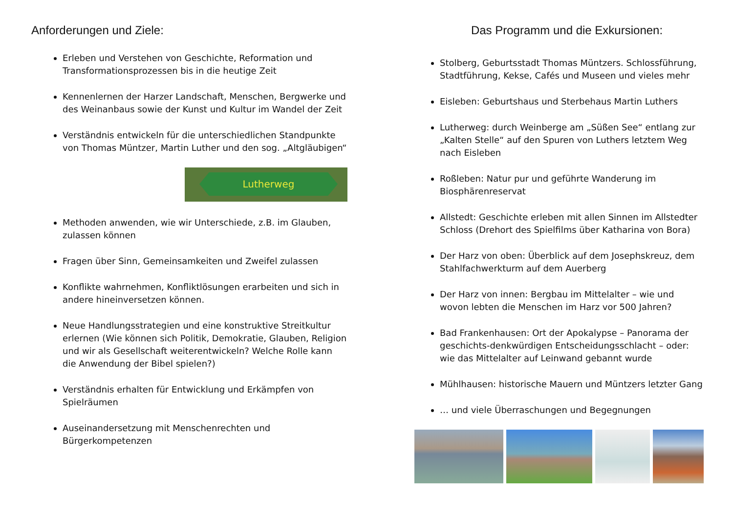Anforderungen und Ziele:
Erleben und Verstehen von Geschichte, Reformation und Transformationsprozessen bis in die heutige Zeit
Kennenlernen der Harzer Landschaft, Menschen, Bergwerke und des Weinanbaus sowie der Kunst und Kultur im Wandel der Zeit
Verständnis entwickeln für die unterschiedlichen Standpunkte von Thomas Müntzer, Martin Luther und den sog. „Altgläubigen“
Lutherweg
Methoden anwenden, wie wir Unterschiede, z.B. im Glauben, zulassen können
Fragen über Sinn, Gemeinsamkeiten und Zweifel zulassen
Konflikte wahrnehmen, Konfliktlösungen erarbeiten und sich in andere hineinversetzen können.
Neue Handlungsstrategien und eine konstruktive Streitkultur erlernen (Wie können sich Politik, Demokratie, Glauben, Religion und wir als Gesellschaft weiterentwickeln? Welche Rolle kann die Anwendung der Bibel spielen?)
Verständnis erhalten für Entwicklung und Erkämpfen von Spielräumen
Auseinandersetzung mit Menschenrechten und Bürgerkompetenzen
Das Programm und die Exkursionen:
Stolberg, Geburtsstadt Thomas Müntzers. Schlossführung, Stadtführung, Kekse, Cafés und Museen und vieles mehr
Eisleben: Geburtshaus und Sterbehaus Martin Luthers
Lutherweg: durch Weinberge am „Süßen See“ entlang zur „Kalten Stelle“ auf den Spuren von Luthers letztem Weg nach Eisleben
Roßleben: Natur pur und geführte Wanderung im Biosphärenreservat
Allstedt: Geschichte erleben mit allen Sinnen im Allstedter Schloss (Drehort des Spielfilms über Katharina von Bora)
Der Harz von oben: Überblick auf dem Josephskreuz, dem Stahlfachwerkturm auf dem Auerberg
Der Harz von innen: Bergbau im Mittelalter – wie und wovon lebten die Menschen im Harz vor 500 Jahren?
Bad Frankenhausen: Ort der Apokalypse – Panorama der geschichts-denkwürdigen Entscheidungsschlacht – oder: wie das Mittelalter auf Leinwand gebannt wurde
Mühlhausen: historische Mauern und Müntzers letzter Gang
… und viele Überraschungen und Begegnungen